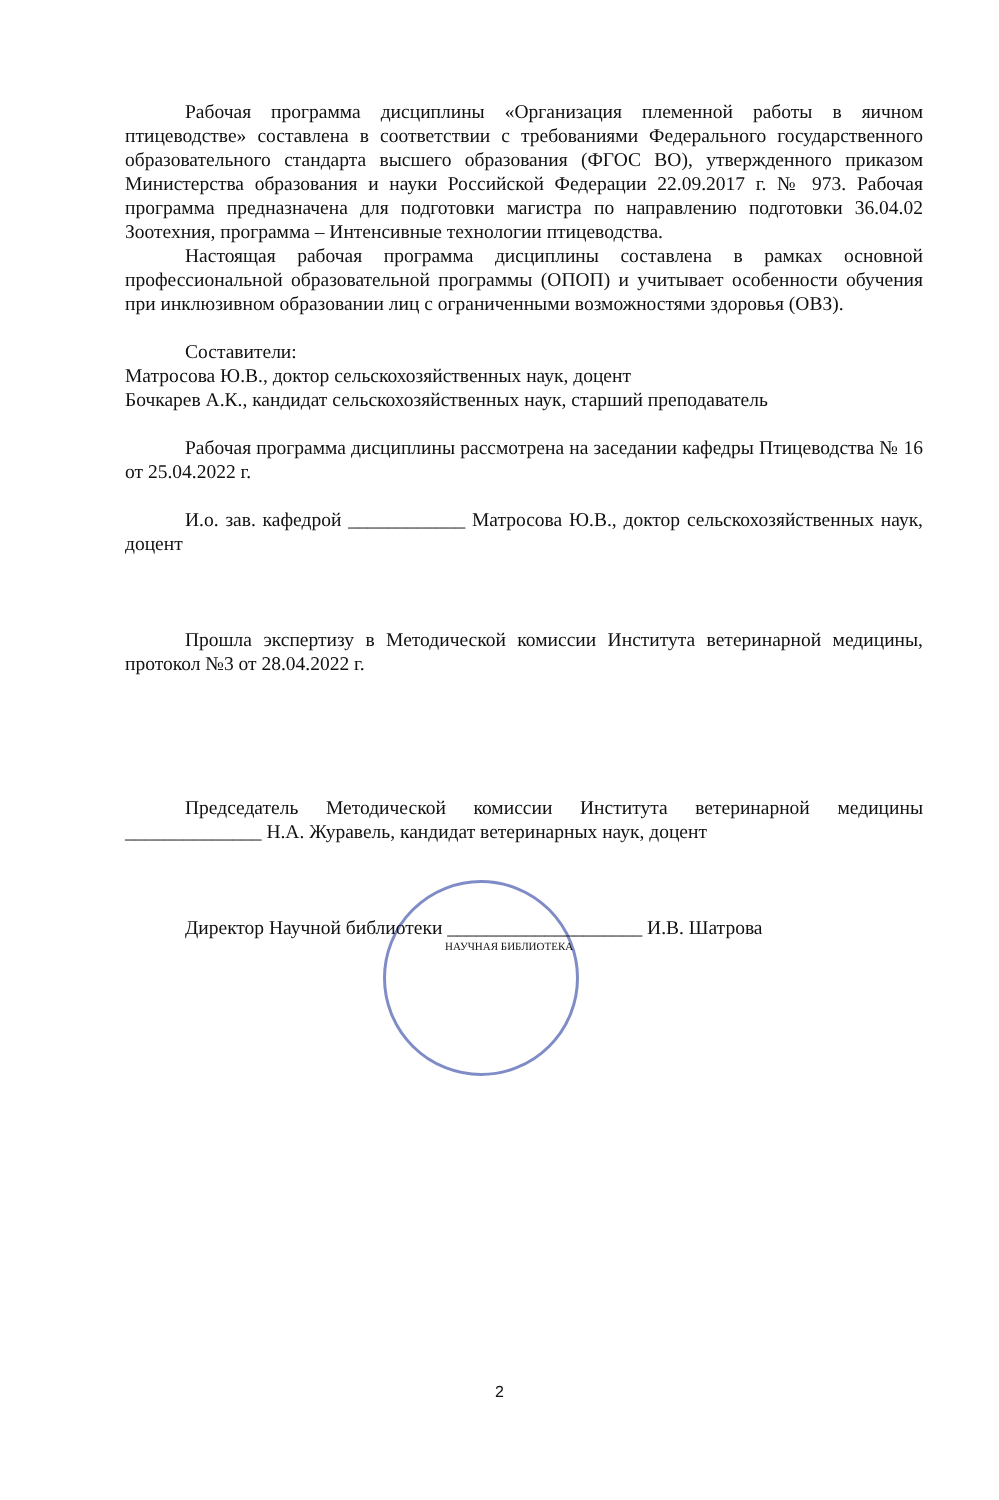Рабочая программа дисциплины «Организация племенной работы в яичном птицеводстве» составлена в соответствии с требованиями Федерального государственного образовательного стандарта высшего образования (ФГОС ВО), утвержденного приказом Министерства образования и науки Российской Федерации 22.09.2017 г. № 973. Рабочая программа предназначена для подготовки магистра по направлению подготовки 36.04.02 Зоотехния, программа – Интенсивные технологии птицеводства.
Настоящая рабочая программа дисциплины составлена в рамках основной профессиональной образовательной программы (ОПОП) и учитывает особенности обучения при инклюзивном образовании лиц с ограниченными возможностями здоровья (ОВЗ).
Составители:
Матросова Ю.В., доктор сельскохозяйственных наук, доцент
Бочкарев А.К., кандидат сельскохозяйственных наук, старший преподаватель
Рабочая программа дисциплины рассмотрена на заседании кафедры Птицеводства № 16 от 25.04.2022 г.
И.о. зав. кафедрой ____________ Матросова Ю.В., доктор сельскохозяйственных наук, доцент
Прошла экспертизу в Методической комиссии Института ветеринарной медицины, протокол №3 от 28.04.2022 г.
Председатель Методической комиссии Института ветеринарной медицины ______________ Н.А. Журавель, кандидат ветеринарных наук, доцент
Директор Научной библиотеки ____________________ И.В. Шатрова
НАУЧНАЯ БИБЛИОТЕКА
2